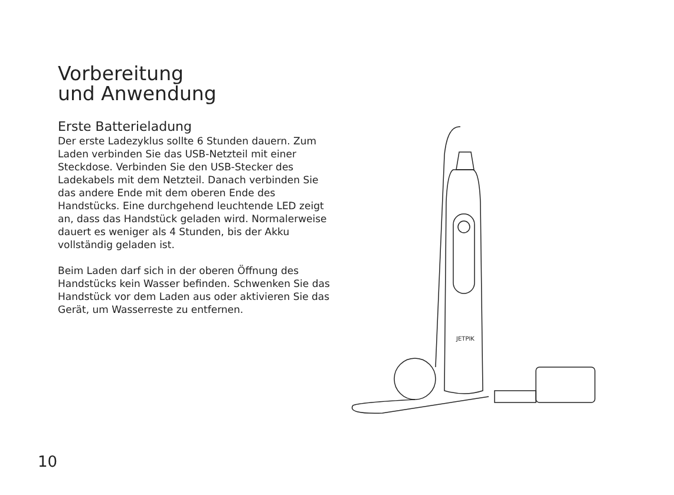Vorbereitung
und Anwendung
Erste Batterieladung
Der erste Ladezyklus sollte 6 Stunden dauern. Zum Laden verbinden Sie das USB-Netzteil mit einer Steckdose. Verbinden Sie den USB-Stecker des Ladekabels mit dem Netzteil. Danach verbinden Sie das andere Ende mit dem oberen Ende des Handstücks. Eine durchgehend leuchtende LED zeigt an, dass das Handstück geladen wird. Normalerweise dauert es weniger als 4 Stunden, bis der Akku vollständig geladen ist.
Beim Laden darf sich in der oberen Öffnung des Handstücks kein Wasser befinden. Schwenken Sie das Handstück vor dem Laden aus oder aktivieren Sie das Gerät, um Wasserreste zu entfernen.
JETPIK
10